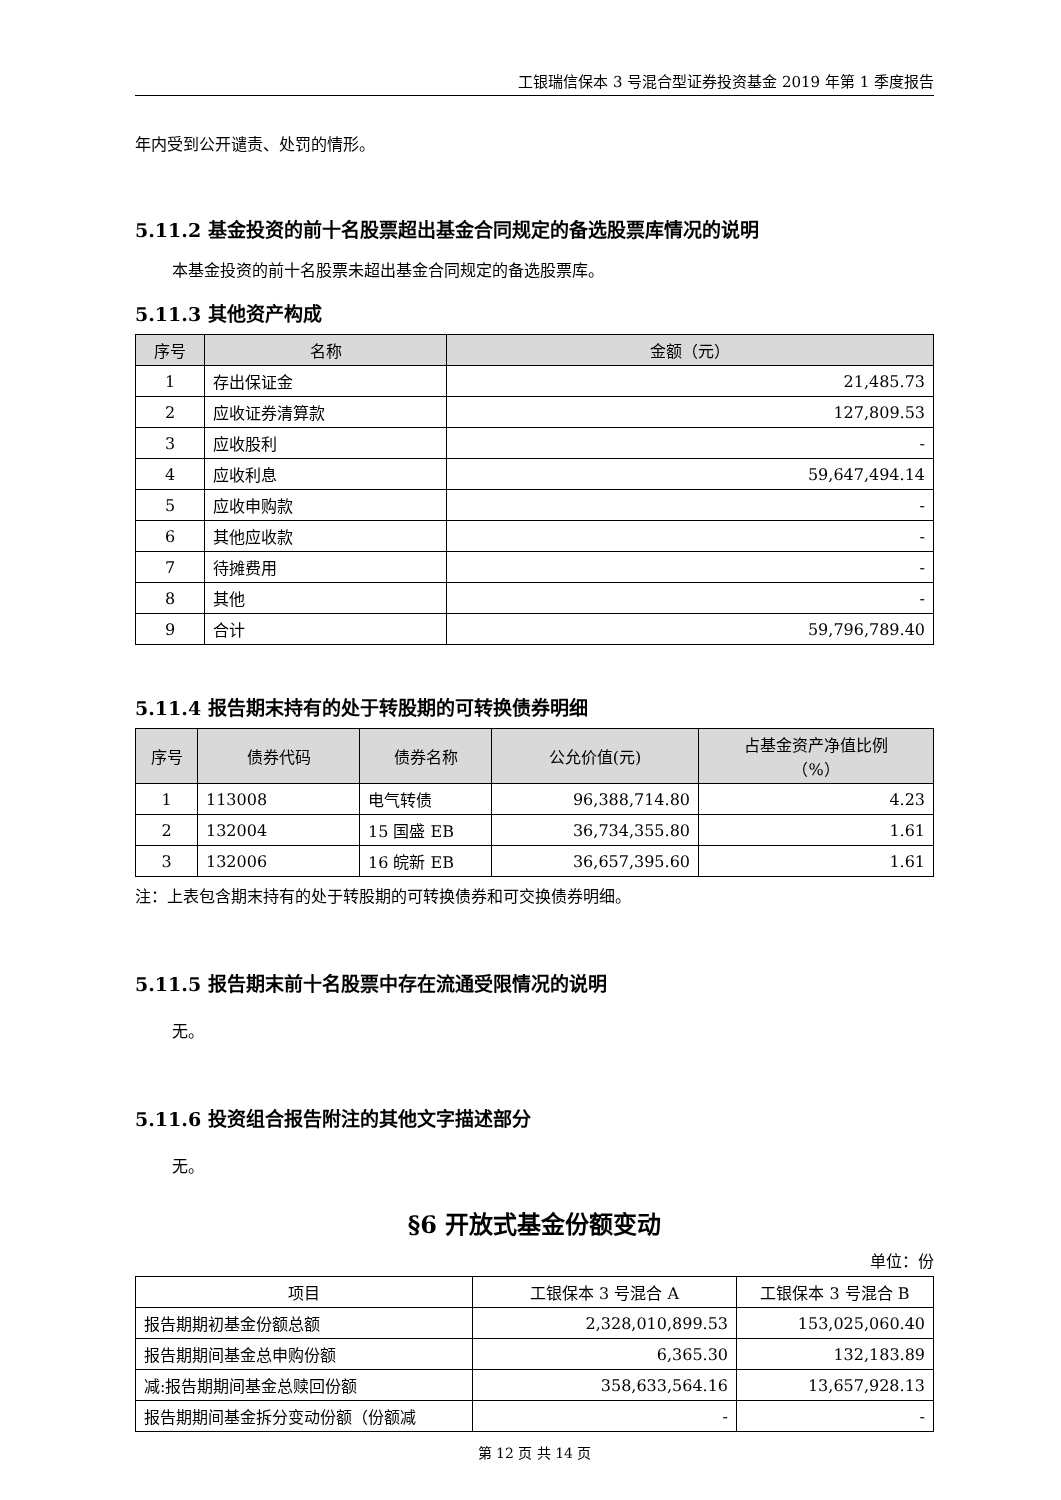工银瑞信保本 3 号混合型证券投资基金 2019 年第 1 季度报告
年内受到公开谴责、处罚的情形。
5.11.2 基金投资的前十名股票超出基金合同规定的备选股票库情况的说明
本基金投资的前十名股票未超出基金合同规定的备选股票库。
5.11.3 其他资产构成
| 序号 | 名称 | 金额（元） |
| --- | --- | --- |
| 1 | 存出保证金 | 21,485.73 |
| 2 | 应收证券清算款 | 127,809.53 |
| 3 | 应收股利 | - |
| 4 | 应收利息 | 59,647,494.14 |
| 5 | 应收申购款 | - |
| 6 | 其他应收款 | - |
| 7 | 待摊费用 | - |
| 8 | 其他 | - |
| 9 | 合计 | 59,796,789.40 |
5.11.4 报告期末持有的处于转股期的可转换债券明细
| 序号 | 债券代码 | 债券名称 | 公允价值(元) | 占基金资产净值比例 （%） |
| --- | --- | --- | --- | --- |
| 1 | 113008 | 电气转债 | 96,388,714.80 | 4.23 |
| 2 | 132004 | 15 国盛 EB | 36,734,355.80 | 1.61 |
| 3 | 132006 | 16 皖新 EB | 36,657,395.60 | 1.61 |
注：上表包含期末持有的处于转股期的可转换债券和可交换债券明细。
5.11.5 报告期末前十名股票中存在流通受限情况的说明
无。
5.11.6 投资组合报告附注的其他文字描述部分
无。
§6 开放式基金份额变动
单位：份
| 项目 | 工银保本 3 号混合 A | 工银保本 3 号混合 B |
| 报告期期初基金份额总额 | 2,328,010,899.53 | 153,025,060.40 |
| 报告期期间基金总申购份额 | 6,365.30 | 132,183.89 |
| 减:报告期期间基金总赎回份额 | 358,633,564.16 | 13,657,928.13 |
| 报告期期间基金拆分变动份额（份额减 | - | - |
第 12 页 共 14 页